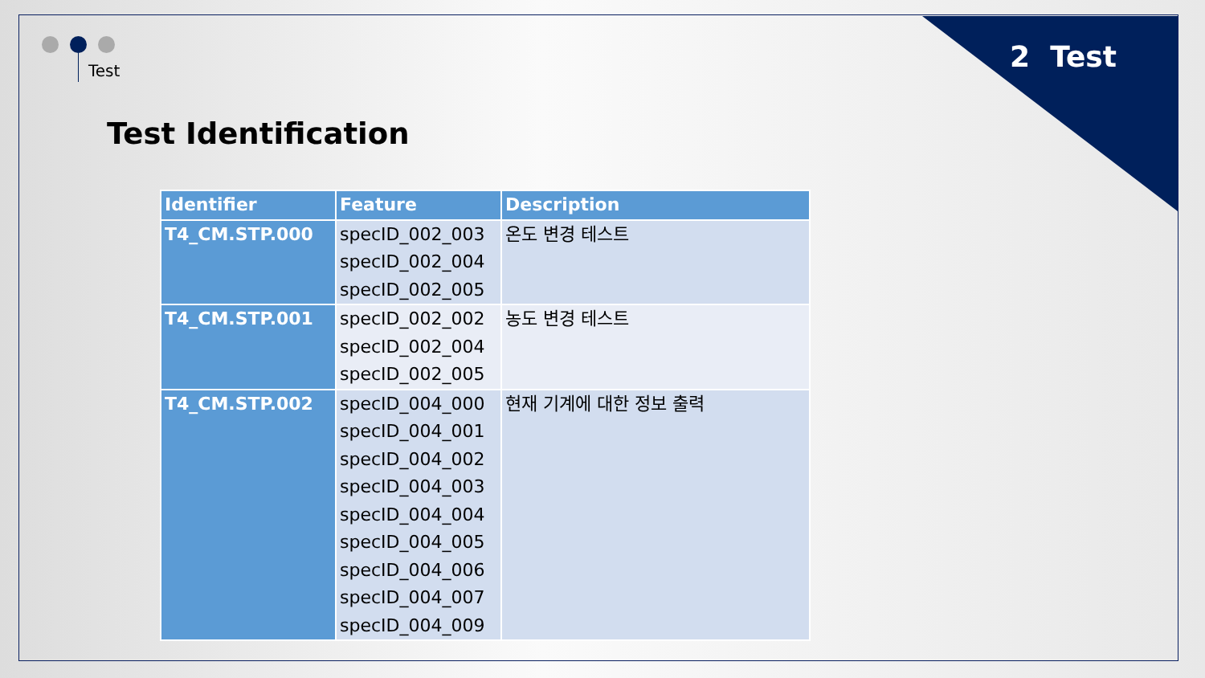Test 2 Test
Test Identification
| Identifier | Feature | Description |
| --- | --- | --- |
| T4_CM.STP.000 | specID_002_003 specID_002_004 specID_002_005 | 온도 변경 테스트 |
| T4_CM.STP.001 | specID_002_002 specID_002_004 specID_002_005 | 농도 변경 테스트 |
| T4_CM.STP.002 | specID_004_000 specID_004_001 specID_004_002 specID_004_003 specID_004_004 specID_004_005 specID_004_006 specID_004_007 specID_004_009 | 현재 기계에 대한 정보 출력 |